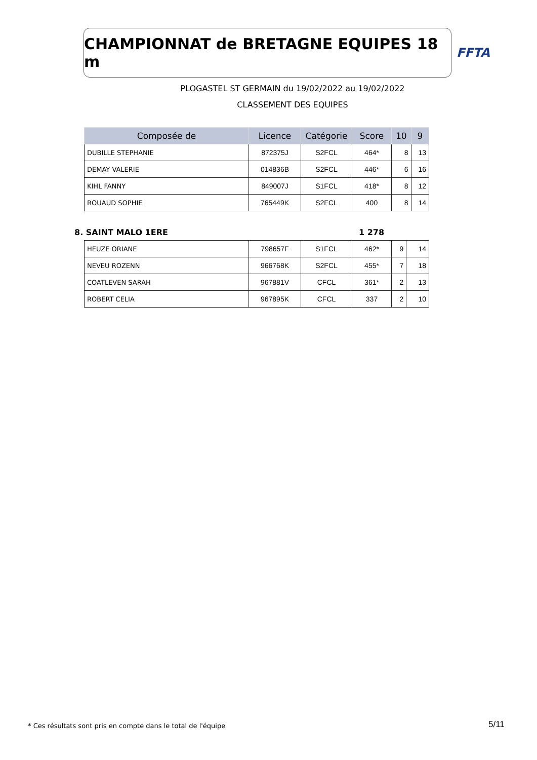CHAMPIONNAT de BRETAGNE EQUIPES 18 m
FFTA
PLOGASTEL ST GERMAIN du 19/02/2022 au 19/02/2022
CLASSEMENT DES EQUIPES
| Composée de | Licence | Catégorie | Score | 10 | 9 |
| --- | --- | --- | --- | --- | --- |
| DUBILLE STEPHANIE | 872375J | S2FCL | 464* | 8 | 13 |
| DEMAY VALERIE | 014836B | S2FCL | 446* | 6 | 16 |
| KIHL FANNY | 849007J | S1FCL | 418* | 8 | 12 |
| ROUAUD SOPHIE | 765449K | S2FCL | 400 | 8 | 14 |
8. SAINT MALO 1ERE 1 278
| HEUZE ORIANE | 798657F | S1FCL | 462* | 9 | 14 |
| NEVEU ROZENN | 966768K | S2FCL | 455* | 7 | 18 |
| COATLEVEN SARAH | 967881V | CFCL | 361* | 2 | 13 |
| ROBERT CELIA | 967895K | CFCL | 337 | 2 | 10 |
* Ces résultats sont pris en compte dans le total de l'équipe
5/11